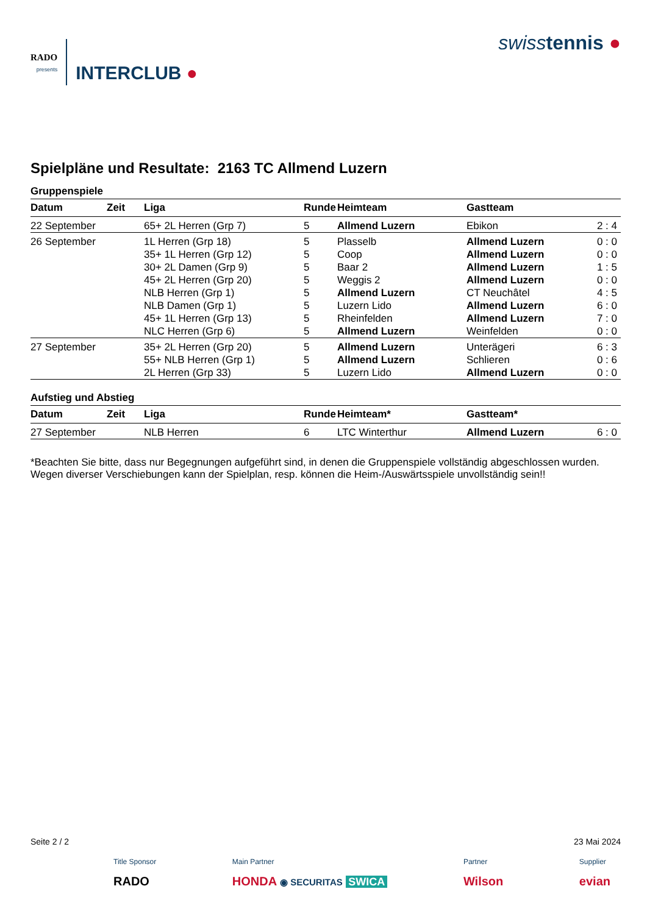RADO
presents
INTERCLUB ●
swisstennis ●
Spielpläne und Resultate: 2163 TC Allmend Luzern
Gruppenspiele
| Datum | Zeit | Liga | Runde | Heimteam | Gastteam | |
| --- | --- | --- | --- | --- | --- | --- |
| 22 September | | 65+ 2L Herren (Grp 7) | 5 | Allmend Luzern | Ebikon | 2 : 4 |
| 26 September | | 1L Herren (Grp 18) | 5 | Plasselb | Allmend Luzern | 0 : 0 |
| | | 35+ 1L Herren (Grp 12) | 5 | Coop | Allmend Luzern | 0 : 0 |
| | | 30+ 2L Damen (Grp 9) | 5 | Baar 2 | Allmend Luzern | 1 : 5 |
| | | 45+ 2L Herren (Grp 20) | 5 | Weggis 2 | Allmend Luzern | 0 : 0 |
| | | NLB Herren (Grp 1) | 5 | Allmend Luzern | CT Neuchâtel | 4 : 5 |
| | | NLB Damen (Grp 1) | 5 | Luzern Lido | Allmend Luzern | 6 : 0 |
| | | 45+ 1L Herren (Grp 13) | 5 | Rheinfelden | Allmend Luzern | 7 : 0 |
| | | NLC Herren (Grp 6) | 5 | Allmend Luzern | Weinfelden | 0 : 0 |
| 27 September | | 35+ 2L Herren (Grp 20) | 5 | Allmend Luzern | Unterägeri | 6 : 3 |
| | | 55+ NLB Herren (Grp 1) | 5 | Allmend Luzern | Schlieren | 0 : 6 |
| | | 2L Herren (Grp 33) | 5 | Luzern Lido | Allmend Luzern | 0 : 0 |
Aufstieg und Abstieg
| Datum | Zeit | Liga | Runde | Heimteam* | Gastteam* | |
| --- | --- | --- | --- | --- | --- | --- |
| 27 September | | NLB Herren | 6 | LTC Winterthur | Allmend Luzern | 6 : 0 |
*Beachten Sie bitte, dass nur Begegnungen aufgeführt sind, in denen die Gruppenspiele vollständig abgeschlossen wurden. Wegen diverser Verschiebungen kann der Spielplan, resp. können die Heim-/Auswärtsspiele unvollständig sein!!
Seite 2 / 2 23 Mai 2024
Title Sponsor
RADO
Main Partner
HONDA ◉ SECURITAS SWICA
Partner
Wilson
Supplier
evian